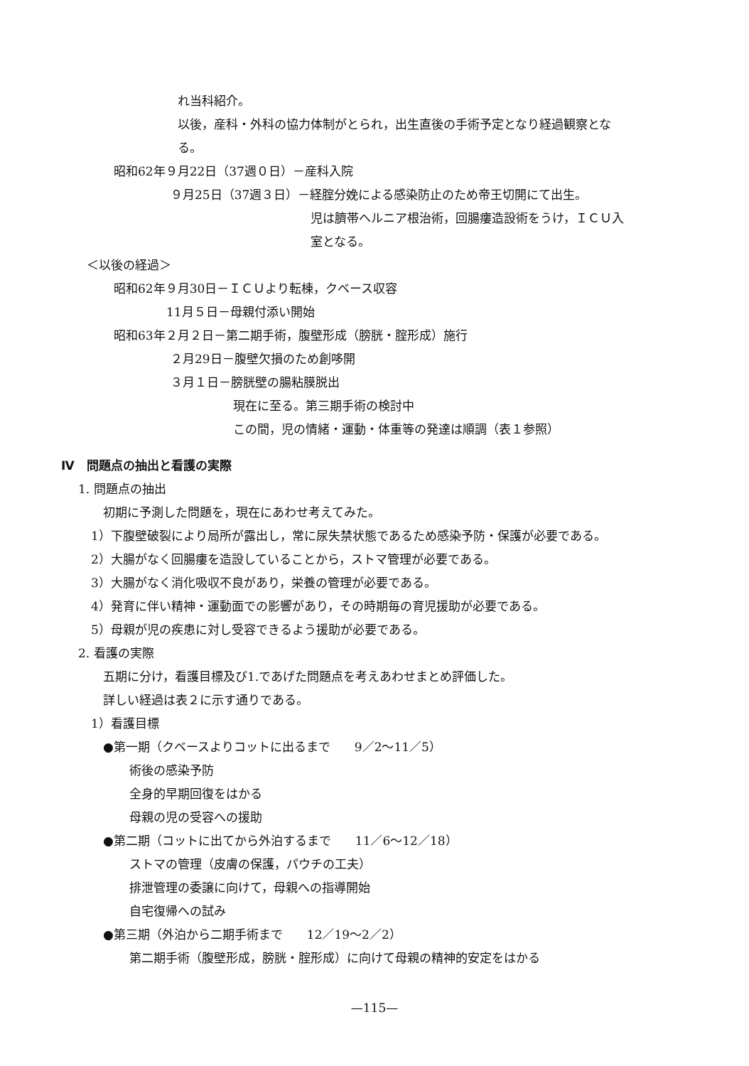れ当科紹介。
以後，産科・外科の協力体制がとられ，出生直後の手術予定となり経過観察とな
る。
昭和62年９月22日（37週０日）－産科入院
９月25日（37週３日）－経腟分娩による感染防止のため帝王切開にて出生。
児は臍帯ヘルニア根治術，回腸瘻造設術をうけ，ＩＣＵ入
室となる。
＜以後の経過＞
昭和62年９月30日－ＩＣＵより転棟，クベース収容
11月５日－母親付添い開始
昭和63年２月２日－第二期手術，腹壁形成（膀胱・腟形成）施行
２月29日－腹壁欠損のため創哆開
３月１日－膀胱壁の腸粘膜脱出
現在に至る。第三期手術の検討中
この間，児の情緒・運動・体重等の発達は順調（表１参照）
Ⅳ　問題点の抽出と看護の実際
1. 問題点の抽出
初期に予測した問題を，現在にあわせ考えてみた。
1）下腹壁破裂により局所が露出し，常に尿失禁状態であるため感染予防・保護が必要である。
2）大腸がなく回腸瘻を造設していることから，ストマ管理が必要である。
3）大腸がなく消化吸収不良があり，栄養の管理が必要である。
4）発育に伴い精神・運動面での影響があり，その時期毎の育児援助が必要である。
5）母親が児の疾患に対し受容できるよう援助が必要である。
2. 看護の実際
五期に分け，看護目標及び1.であげた問題点を考えあわせまとめ評価した。
詳しい経過は表２に示す通りである。
1）看護目標
●第一期（クベースよりコットに出るまで　　9／2～11／5）
術後の感染予防
全身的早期回復をはかる
母親の児の受容への援助
●第二期（コットに出てから外泊するまで　　11／6～12／18）
ストマの管理（皮膚の保護，パウチの工夫）
排泄管理の委譲に向けて，母親への指導開始
自宅復帰への試み
●第三期（外泊から二期手術まで　　12／19～2／2）
第二期手術（腹壁形成，膀胱・腟形成）に向けて母親の精神的安定をはかる
—115—